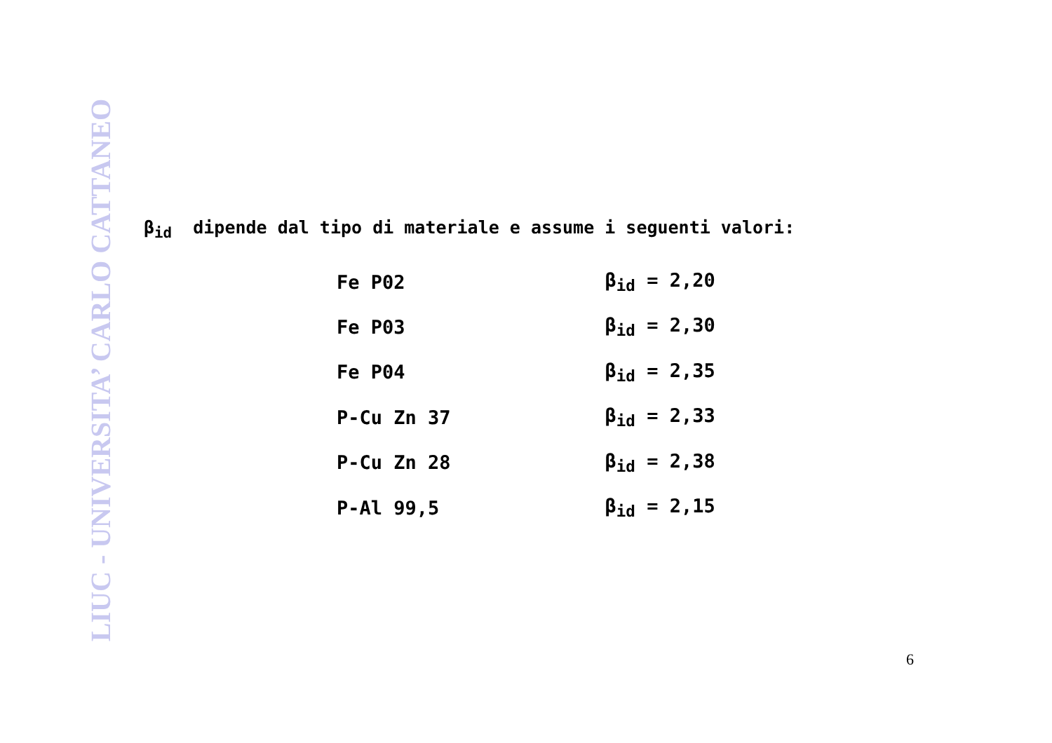LIUC - UNIVERSITA’ CARLO CATTANEO
β<sub>id</sub> dipende dal tipo di materiale e assume i seguenti valori:
| Fe P02 | β<sub>id</sub> = 2,20 |
| Fe P03 | β<sub>id</sub> = 2,30 |
| Fe P04 | β<sub>id</sub> = 2,35 |
| P-Cu Zn 37 | β<sub>id</sub> = 2,33 |
| P-Cu Zn 28 | β<sub>id</sub> = 2,38 |
| P-Al 99,5 | β<sub>id</sub> = 2,15 |
6